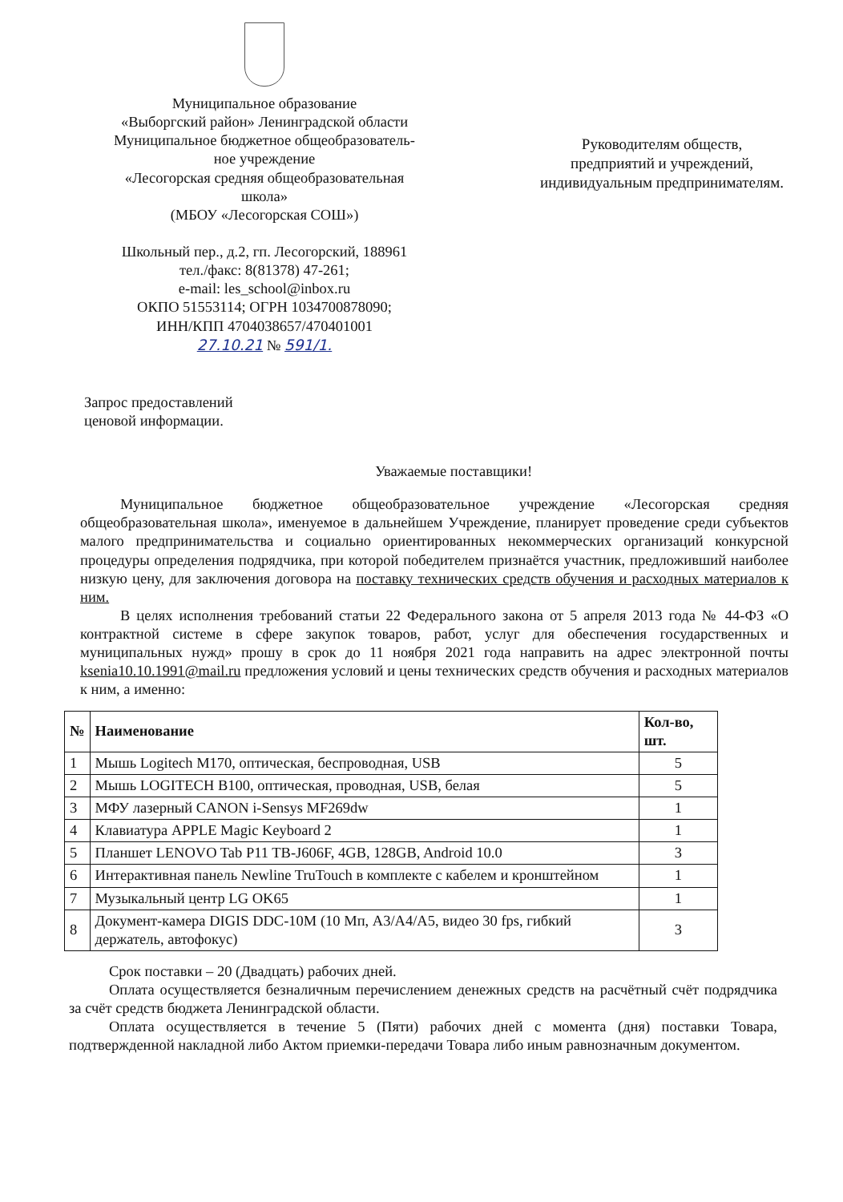Муниципальное образование
«Выборгский район» Ленинградской области
Муниципальное бюджетное общеобразователь-
ное учреждение
«Лесогорская средняя общеобразовательная
школа»
(МБОУ «Лесогорская СОШ»)
Школьный пер., д.2, гп. Лесогорский, 188961
тел./факс: 8(81378) 47-261;
e-mail: les_school@inbox.ru
ОКПО 51553114; ОГРН 1034700878090;
ИНН/КПП 4704038657/470401001
27.10.21 № 591/1.
Руководителям обществ,
предприятий и учреждений,
индивидуальным предпринимателям.
Запрос предоставлений
ценовой информации.
Уважаемые поставщики!
Муниципальное бюджетное общеобразовательное учреждение «Лесогорская средняя общеобразовательная школа», именуемое в дальнейшем Учреждение, планирует проведение среди субъектов малого предпринимательства и социально ориентированных некоммерческих организаций конкурсной процедуры определения подрядчика, при которой победителем признаётся участник, предложивший наиболее низкую цену, для заключения договора на поставку технических средств обучения и расходных материалов к ним.
В целях исполнения требований статьи 22 Федерального закона от 5 апреля 2013 года № 44-ФЗ «О контрактной системе в сфере закупок товаров, работ, услуг для обеспечения государственных и муниципальных нужд» прошу в срок до 11 ноября 2021 года направить на адрес электронной почты ksenia10.10.1991@mail.ru предложения условий и цены технических средств обучения и расходных материалов к ним, а именно:
| № | Наименование | Кол-во, шт. |
| --- | --- | --- |
| 1 | Мышь Logitech M170, оптическая, беспроводная, USB | 5 |
| 2 | Мышь LOGITECH B100, оптическая, проводная, USB, белая | 5 |
| 3 | МФУ лазерный CANON i-Sensys MF269dw | 1 |
| 4 | Клавиатура APPLE Magic Keyboard 2 | 1 |
| 5 | Планшет LENOVO Tab P11 TB-J606F, 4GB, 128GB, Android 10.0 | 3 |
| 6 | Интерактивная панель Newline TruTouch в комплекте с кабелем и кронштейном | 1 |
| 7 | Музыкальный центр LG OK65 | 1 |
| 8 | Документ-камера DIGIS DDC-10M (10 Мп, A3/A4/A5, видео 30 fps, гибкий держатель, автофокус) | 3 |
Срок поставки – 20 (Двадцать) рабочих дней.
Оплата осуществляется безналичным перечислением денежных средств на расчётный счёт подрядчика за счёт средств бюджета Ленинградской области.
Оплата осуществляется в течение 5 (Пяти) рабочих дней с момента (дня) поставки Товара, подтвержденной накладной либо Актом приемки-передачи Товара либо иным равнозначным документом.